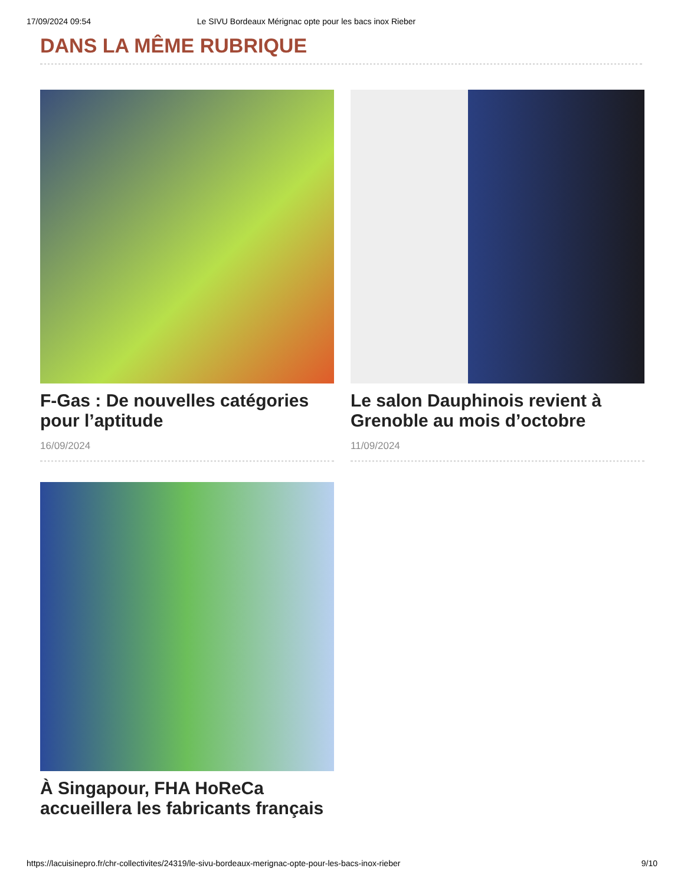17/09/2024 09:54 Le SIVU Bordeaux Mérignac opte pour les bacs inox Rieber
DANS LA MÊME RUBRIQUE
F-Gas : De nouvelles catégories pour l’aptitude
16/09/2024
Le salon Dauphinois revient à Grenoble au mois d’octobre
11/09/2024
À Singapour, FHA HoReCa accueillera les fabricants français
https://lacuisinepro.fr/chr-collectivites/24319/le-sivu-bordeaux-merignac-opte-pour-les-bacs-inox-rieber 9/10